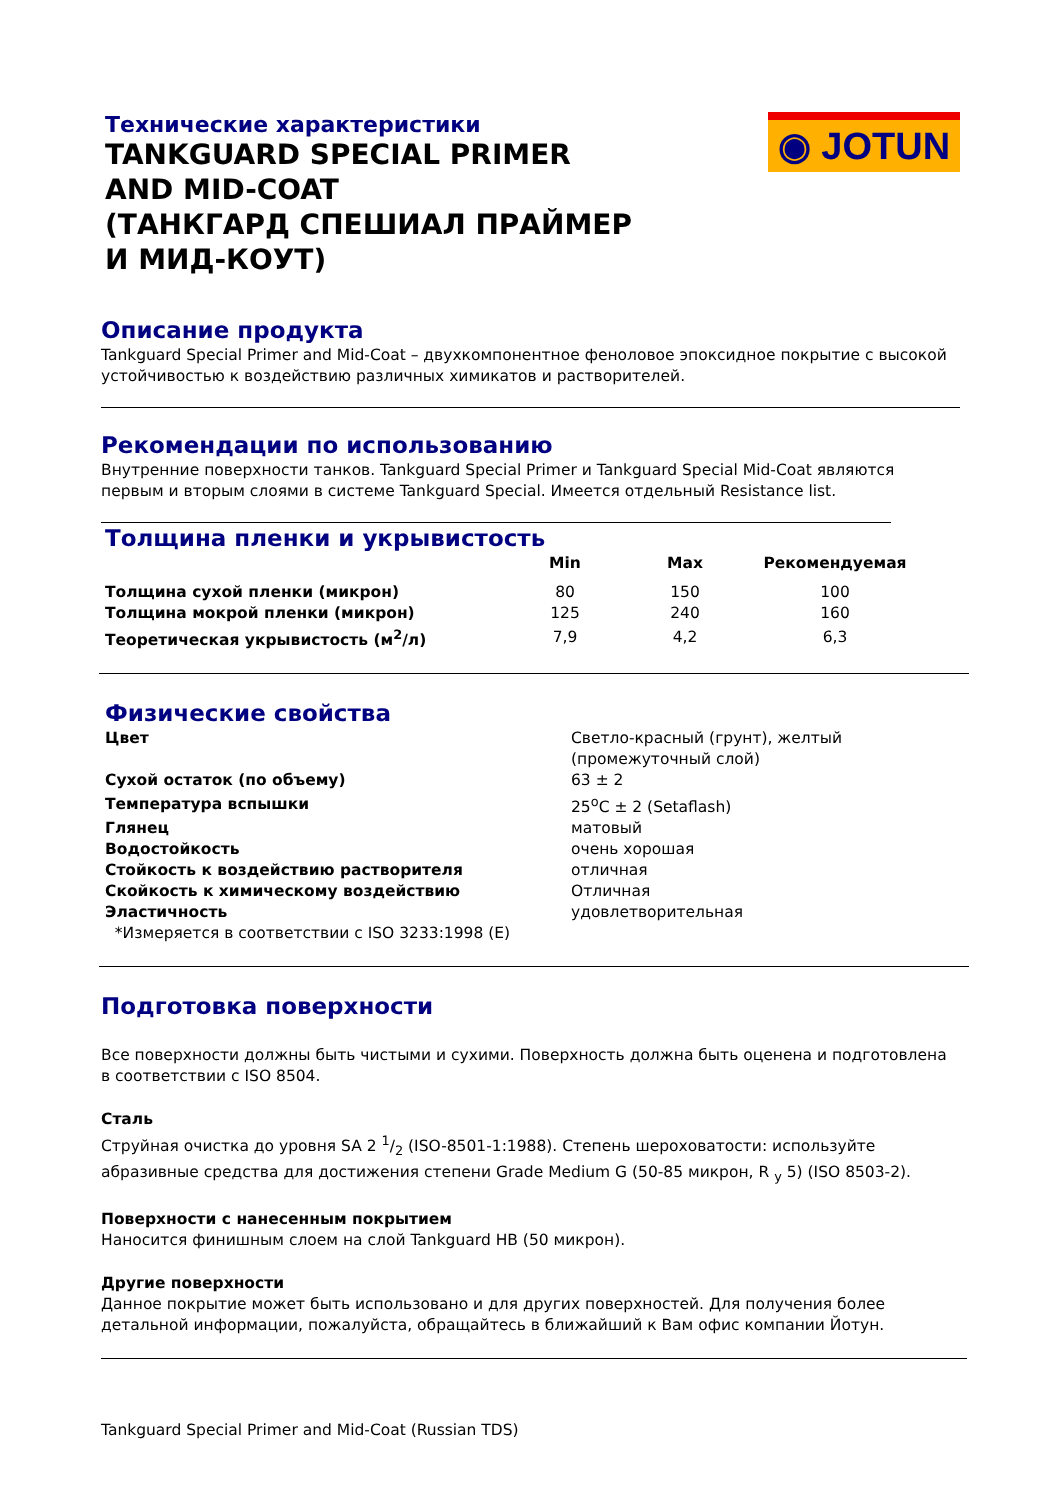Технические характеристики
TANKGUARD SPECIAL PRIMER
AND MID-COAT
(ТАНКГАРД СПЕШИАЛ ПРАЙМЕР
И МИД-КОУТ)
◉ JOTUN
Описание продукта
Tankguard Special Primer and Mid-Coat – двухкомпонентное феноловое эпоксидное покрытие с высокой устойчивостью к воздействию различных химикатов и растворителей.
Рекомендации по использованию
Внутренние поверхности танков. Tankguard Special Primer и Tankguard Special Mid-Coat являются первым и вторым слоями в системе Tankguard Special. Имеется отдельный Resistance list.
Толщина пленки и укрывистость
| | Min | Max | Рекомендуемая |
| --- | --- | --- | --- |
| Толщина сухой пленки (микрон) | 80 | 150 | 100 |
| Толщина мокрой пленки (микрон) | 125 | 240 | 160 |
| Теоретическая укрывистость (м<sup>2</sup>/л) | 7,9 | 4,2 | 6,3 |
Физические свойства
| Цвет | Светло-красный (грунт), желтый (промежуточный слой) |
| Сухой остаток (по объему) | 63 ± 2 |
| Температура вспышки | 25<sup>o</sup>C ± 2 (Setaflash) |
| Глянец | матовый |
| Водостойкость | очень хорошая |
| Стойкость к воздействию растворителя | отличная |
| Скойкость к химическому воздействию | Отличная |
| Эластичность | удовлетворительная |
| *Измеряется в соответствии с ISO 3233:1998 (E) | |
Подготовка поверхности
Все поверхности должны быть чистыми и сухими. Поверхность должна быть оценена и подготовлена в соответствии с ISO 8504.
Сталь
Струйная очистка до уровня SA 2 1/2 (ISO-8501-1:1988). Степень шероховатости: используйте абразивные средства для достижения степени Grade Medium G (50-85 микрон, R <sub>y</sub> 5) (ISO 8503-2).
Поверхности с нанесенным покрытием
Наносится финишным слоем на слой Tankguard HB (50 микрон).
Другие поверхности
Данное покрытие может быть использовано и для других поверхностей. Для получения более детальной информации, пожалуйста, обращайтесь в ближайший к Вам офис компании Йотун.
Tankguard Special Primer and Mid-Coat (Russian TDS)